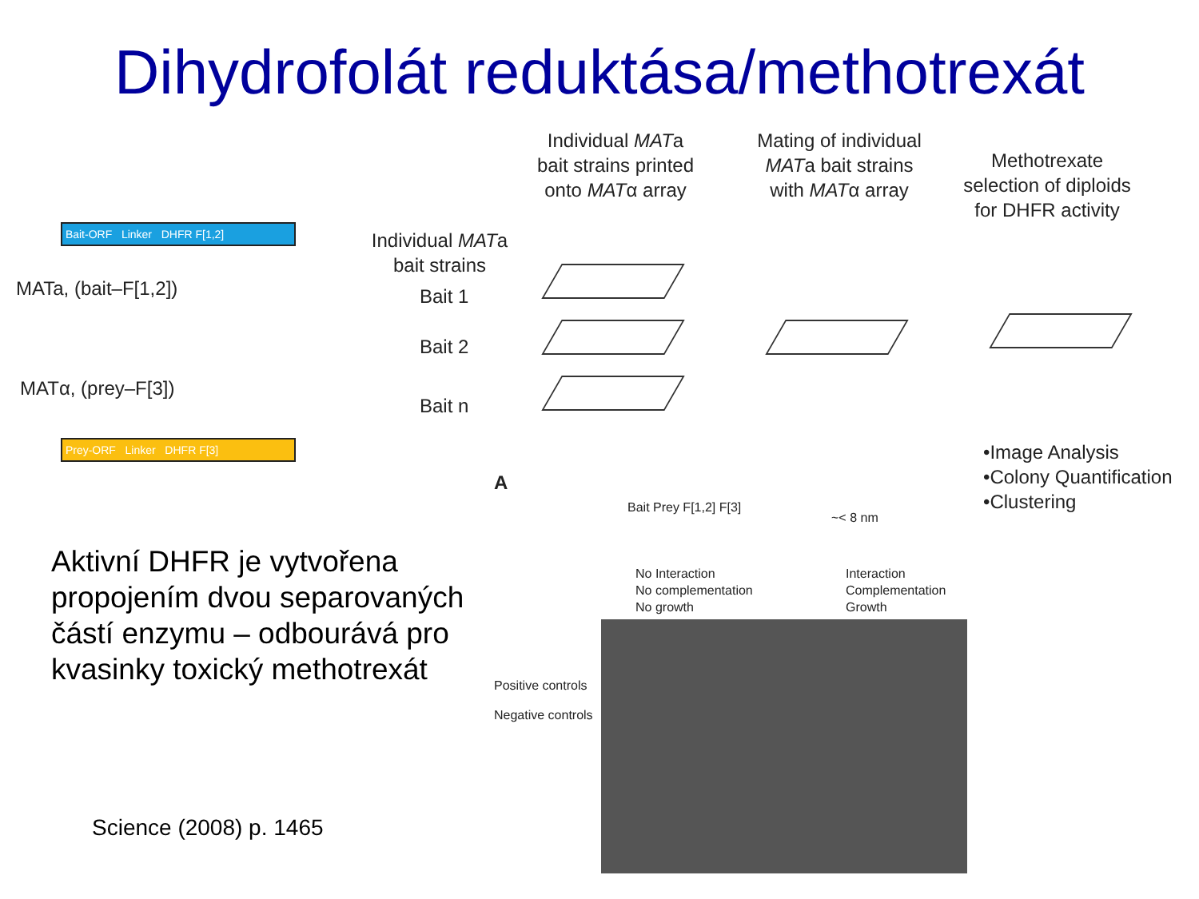Dihydrofolát reduktása/methotrexát
Individual MATa bait strains printed onto MATα array
Mating of individual MATa bait strains with MATα array
Methotrexate selection of diploids for DHFR activity
Bait-ORF Linker DHFR F[1,2]
MATa, (bait–F[1,2])
Individual MATa bait strains
Bait 1
Bait 2
Bait n
MATα, (prey–F[3])
Prey-ORF Linker DHFR F[3]
A
•Image Analysis
•Colony Quantification
•Clustering
Bait Prey F[1,2] F[3]
~< 8 nm
No Interaction
No complementation
No growth
Interaction
Complementation
Growth
Positive controls
Negative controls
Aktivní DHFR je vytvořena
propojením dvou separovaných
částí enzymu – odbourává pro
kvasinky toxický methotrexát
Science (2008) p. 1465